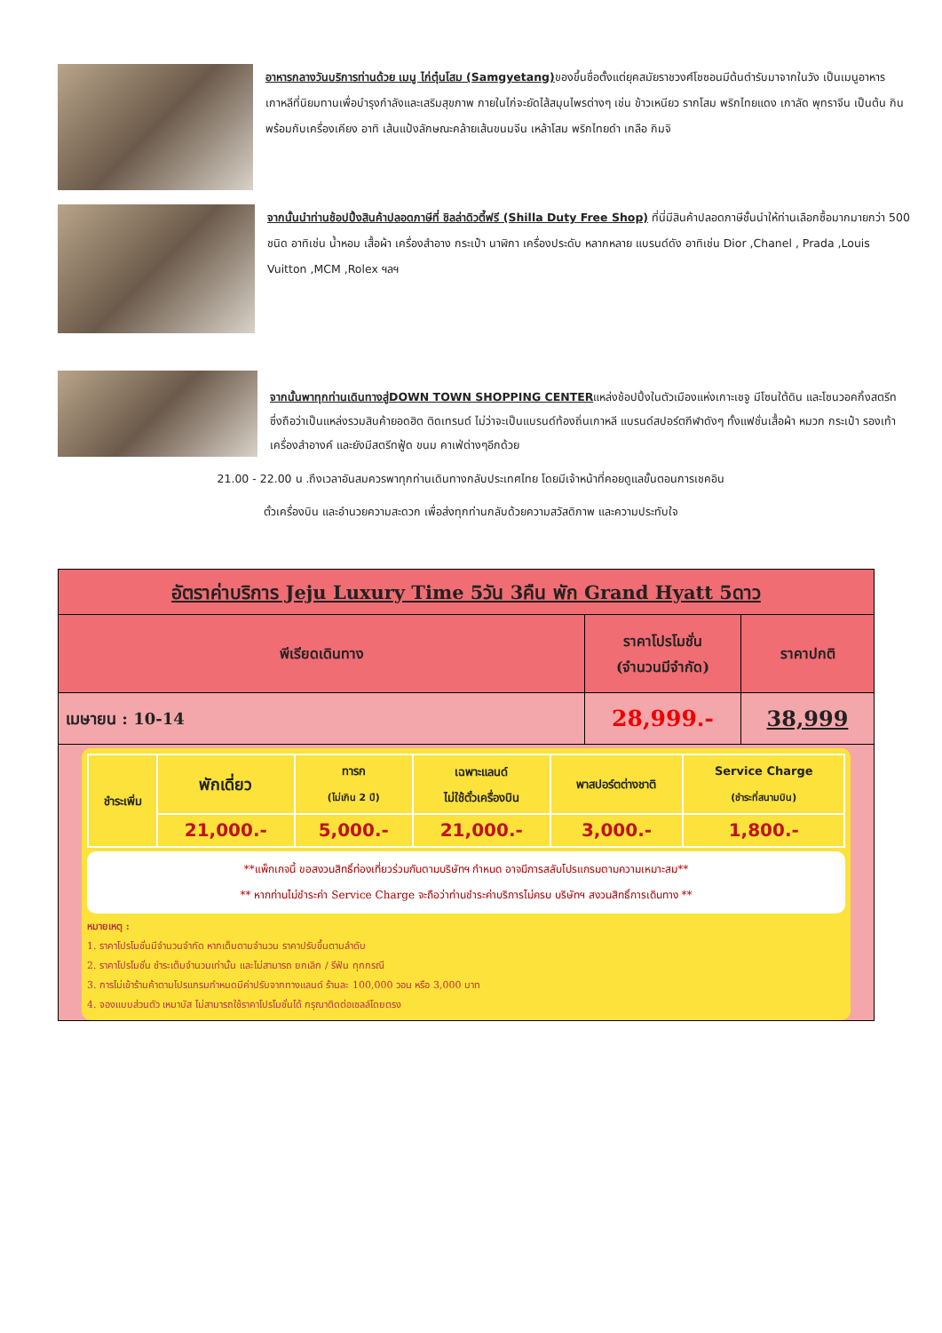อาหารกลางวันบริการท่านด้วย เมนู ไก่ตุ๋นโสม (Samgyetang) ของขึ้นชื่อตั้งแต่ยุคสมัยราชวงศ์โชซอนมีต้นตำรับมาจากในวัง เป็นเมนูอาหารเกาหลีที่นิยมทานเพื่อบำรุงกำลังและเสริมสุขภาพ ภายในไก่จะยัดไส้สมุนไพรต่างๆ เช่น ข้าวเหนียว รากโสม พริกไทยแดง เกาลัด พุทราจีน เป็นต้น กินพร้อมกับเครื่องเคียง อาทิ เส้นแป้งลักษณะคล้ายเส้นขนมจีน เหล้าโสม พริกไทยดำ เกลือ กิมจิ
จากนั้นนำท่านช้อปปิ้งสินค้าปลอดภาษีที่ ชิลล่าดิวตี้ฟรี (Shilla Duty Free Shop) ที่นี่มีสินค้าปลอดภาษีชั้นนำให้ท่านเลือกซื้อมากมายกว่า 500 ชนิด อาทิเช่น น้ำหอม เสื้อผ้า เครื่องสำอาง กระเป๋า นาฬิกา เครื่องประดับ หลากหลาย แบรนด์ดัง อาทิเช่น Dior ,Chanel , Prada ,Louis Vuitton ,MCM ,Rolex ฯลฯ
จากนั้นพาทุกท่านเดินทางสู่DOWN TOWN SHOPPING CENTERแหล่งช้อปปิ้งในตัวเมืองแห่งเกาะเชจู มีโซนใต้ดิน และโซนวอคกิ้งสตรีท ซึ่งถือว่าเป็นแหล่งรวมสินค้ายอดฮิต ติดเทรนด์ ไม่ว่าจะเป็นแบรนด์ท้องถิ่นเกาหลี แบรนด์สปอร์ตกีฬาดังๆ ทั้งแฟชั่นเสื้อผ้า หมวก กระเป๋า รองเท้า เครื่องสำอางค์ และยังมีสตรีทฟู้ด ขนม คาเฟ่ต่างๆอีกด้วย
21.00 - 22.00 น .ถึงเวลาอันสมควรพาทุกท่านเดินทางกลับประเทศไทย โดยมีเจ้าหน้าที่คอยดูแลขั้นตอนการเชคอิน
ตั๋วเครื่องบิน และอำนวยความสะดวก เพื่อส่งทุกท่านกลับด้วยความสวัสดิภาพ และความประทับใจ
| อัตราค่าบริการ Jeju Luxury Time 5วัน 3คืน พัก Grand Hyatt 5ดาว | | |
| --- | --- | --- |
| พีเรียดเดินทาง | ราคาโปรโมชั่น (จำนวนมีจำกัด) | ราคาปกติ |
| เมษายน : 10-14 | 28,999.- | 38,999 |
| / ชำระเพิ่ม / พักเดี่ยว / ทารก (ไม่เกิน 2 ปี) / เฉพาะแลนด์ ไม่ใช้ตั๋วเครื่องบิน / พาสปอร์ตต่างชาติ / Service Charge (ชำระที่สนามบิน) / / --- / --- / --- / --- / --- / --- / / / 21,000.- / 5,000.- / 21,000.- / 3,000.- / 1,800.- / **แพ็กเกจนี้ ขอสงวนสิทธิ์ท่องเที่ยวร่วมกันตามบริษัทฯ กำหนด อาจมีการสลับโปรแกรมตามความเหมาะสม** ** หากท่านไม่ชำระค่า Service Charge จะถือว่าท่านชำระค่าบริการไม่ครบ บริษัทฯ สงวนสิทธิ์การเดินทาง ** หมายเหตุ : 1. ราคาโปรโมชั่นมีจำนวนจำกัด หากเต็มตามจำนวน ราคาปรับขึ้นตามลำดับ 2. ราคาโปรโมชั่น ชำระเต็มจำนวนเท่านั้น และไม่สามารถ ยกเลิก / รีฟัน ทุกกรณี 3. การไม่เข้าร้านค้าตามโปรแกรมกำหนดมีค่าปรับจากทางแลนด์ ร้านละ 100,000 วอน หรือ 3,000 บาท 4. จองแบบส่วนตัว เหมาบัส ไม่สามารถใช้ราคาโปรโมชั่นได้ กรุณาติดต่อเซลล์โดยตรง | | |